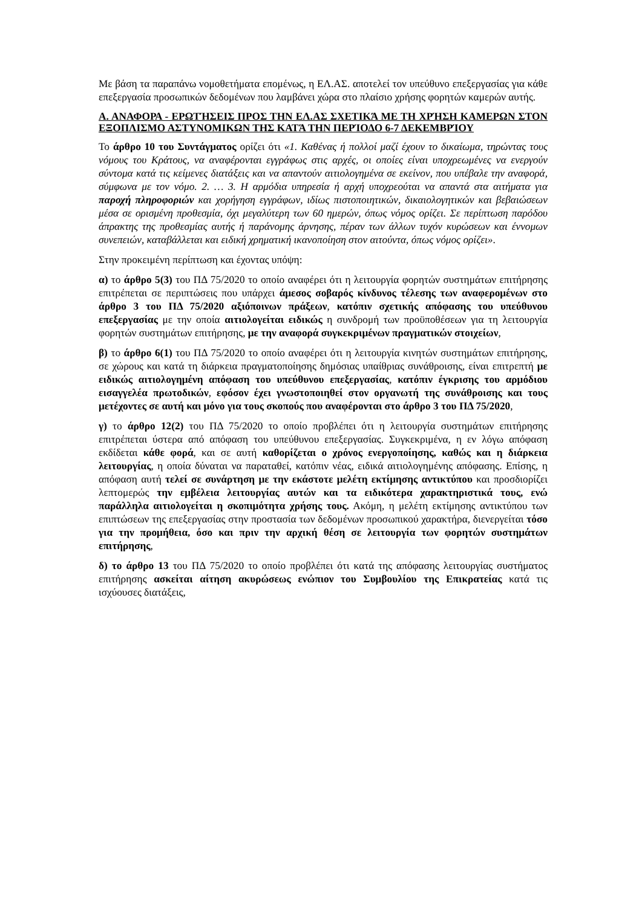Με βάση τα παραπάνω νομοθετήματα επομένως, η ΕΛ.ΑΣ. αποτελεί τον υπεύθυνο επεξεργασίας για κάθε επεξεργασία προσωπικών δεδομένων που λαμβάνει χώρα στο πλαίσιο χρήσης φορητών καμερών αυτής.
Α. ΑΝΑΦΟΡΑ - ΕΡΩΤΉΣΕΙΣ ΠΡΟΣ ΤΗΝ ΕΛ.ΑΣ ΣΧΕΤΙΚΆ ΜΕ ΤΗ ΧΡΉΣΗ ΚΑΜΕΡΩΝ ΣΤΟΝ ΕΞΟΠΛΙΣΜΟ ΑΣΤΥΝΟΜΙΚΩΝ ΤΗΣ ΚΑΤΆ ΤΗΝ ΠΕΡΊΟΔΟ 6-7 ΔΕΚΕΜΒΡΊΟΥ
Το άρθρο 10 του Συντάγματος ορίζει ότι «1. Καθένας ή πολλοί μαζί έχουν το δικαίωμα, τηρώντας τους νόμους του Κράτους, να αναφέρονται εγγράφως στις αρχές, οι οποίες είναι υποχρεωμένες να ενεργούν σύντομα κατά τις κείμενες διατάξεις και να απαντούν αιτιολογημένα σε εκείνον, που υπέβαλε την αναφορά, σύμφωνα με τον νόμο. 2. … 3. Η αρμόδια υπηρεσία ή αρχή υποχρεούται να απαντά στα αιτήματα για παροχή πληροφοριών και χορήγηση εγγράφων, ιδίως πιστοποιητικών, δικαιολογητικών και βεβαιώσεων μέσα σε ορισμένη προθεσμία, όχι μεγαλύτερη των 60 ημερών, όπως νόμος ορίζει. Σε περίπτωση παρόδου άπρακτης της προθεσμίας αυτής ή παράνομης άρνησης, πέραν των άλλων τυχόν κυρώσεων και έννομων συνεπειών, καταβάλλεται και ειδική χρηματική ικανοποίηση στον αιτούντα, όπως νόμος ορίζει».
Στην προκειμένη περίπτωση και έχοντας υπόψη:
α) το άρθρο 5(3) του ΠΔ 75/2020 το οποίο αναφέρει ότι η λειτουργία φορητών συστημάτων επιτήρησης επιτρέπεται σε περιπτώσεις που υπάρχει άμεσος σοβαρός κίνδυνος τέλεσης των αναφερομένων στο άρθρο 3 του ΠΔ 75/2020 αξιόποινων πράξεων, κατόπιν σχετικής απόφασης του υπεύθυνου επεξεργασίας με την οποία αιτιολογείται ειδικώς η συνδρομή των προϋποθέσεων για τη λειτουργία φορητών συστημάτων επιτήρησης, με την αναφορά συγκεκριμένων πραγματικών στοιχείων,
β) το άρθρο 6(1) του ΠΔ 75/2020 το οποίο αναφέρει ότι η λειτουργία κινητών συστημάτων επιτήρησης, σε χώρους και κατά τη διάρκεια πραγματοποίησης δημόσιας υπαίθριας συνάθροισης, είναι επιτρεπτή με ειδικώς αιτιολογημένη απόφαση του υπεύθυνου επεξεργασίας, κατόπιν έγκρισης του αρμόδιου εισαγγελέα πρωτοδικών, εφόσον έχει γνωστοποιηθεί στον οργανωτή της συνάθροισης και τους μετέχοντες σε αυτή και μόνο για τους σκοπούς που αναφέρονται στο άρθρο 3 του ΠΔ 75/2020,
γ) το άρθρο 12(2) του ΠΔ 75/2020 το οποίο προβλέπει ότι η λειτουργία συστημάτων επιτήρησης επιτρέπεται ύστερα από απόφαση του υπεύθυνου επεξεργασίας. Συγκεκριμένα, η εν λόγω απόφαση εκδίδεται κάθε φορά, και σε αυτή καθορίζεται ο χρόνος ενεργοποίησης, καθώς και η διάρκεια λειτουργίας, η οποία δύναται να παραταθεί, κατόπιν νέας, ειδικά αιτιολογημένης απόφασης. Επίσης, η απόφαση αυτή τελεί σε συνάρτηση με την εκάστοτε μελέτη εκτίμησης αντικτύπου και προσδιορίζει λεπτομερώς την εμβέλεια λειτουργίας αυτών και τα ειδικότερα χαρακτηριστικά τους, ενώ παράλληλα αιτιολογείται η σκοπιμότητα χρήσης τους. Ακόμη, η μελέτη εκτίμησης αντικτύπου των επιπτώσεων της επεξεργασίας στην προστασία των δεδομένων προσωπικού χαρακτήρα, διενεργείται τόσο για την προμήθεια, όσο και πριν την αρχική θέση σε λειτουργία των φορητών συστημάτων επιτήρησης,
δ) το άρθρο 13 του ΠΔ 75/2020 το οποίο προβλέπει ότι κατά της απόφασης λειτουργίας συστήματος επιτήρησης ασκείται αίτηση ακυρώσεως ενώπιον του Συμβουλίου της Επικρατείας κατά τις ισχύουσες διατάξεις,